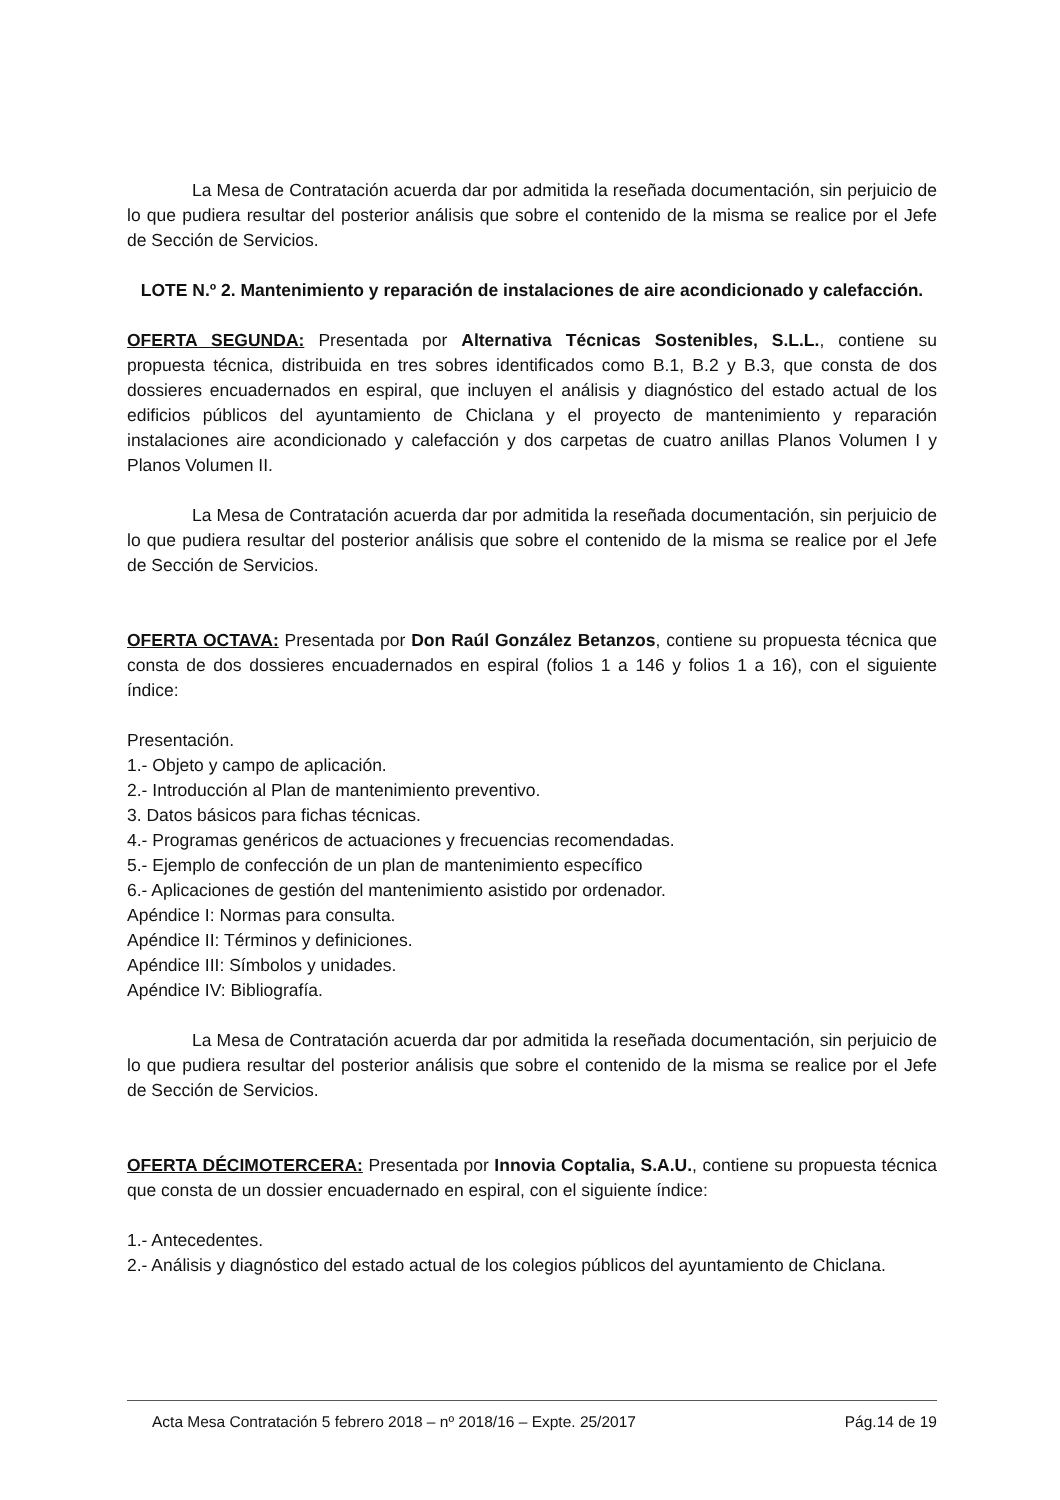La Mesa de Contratación acuerda dar por admitida la reseñada documentación, sin perjuicio de lo que pudiera resultar del posterior análisis que sobre el contenido de la misma se realice por el Jefe de Sección de Servicios.
LOTE N.º 2. Mantenimiento y reparación de instalaciones de aire acondicionado y calefacción.
OFERTA SEGUNDA: Presentada por Alternativa Técnicas Sostenibles, S.L.L., contiene su propuesta técnica, distribuida en tres sobres identificados como B.1, B.2 y B.3, que consta de dos dossieres encuadernados en espiral, que incluyen el análisis y diagnóstico del estado actual de los edificios públicos del ayuntamiento de Chiclana y el proyecto de mantenimiento y reparación instalaciones aire acondicionado y calefacción y dos carpetas de cuatro anillas Planos Volumen I y Planos Volumen II.
La Mesa de Contratación acuerda dar por admitida la reseñada documentación, sin perjuicio de lo que pudiera resultar del posterior análisis que sobre el contenido de la misma se realice por el Jefe de Sección de Servicios.
OFERTA OCTAVA: Presentada por Don Raúl González Betanzos, contiene su propuesta técnica que consta de dos dossieres encuadernados en espiral (folios 1 a 146 y folios 1 a 16), con el siguiente índice:
Presentación.
1.- Objeto y campo de aplicación.
2.- Introducción al Plan de mantenimiento preventivo.
3. Datos básicos para fichas técnicas.
4.- Programas genéricos de actuaciones y frecuencias recomendadas.
5.- Ejemplo de confección de un plan de mantenimiento específico
6.- Aplicaciones de gestión del mantenimiento asistido por ordenador.
Apéndice I: Normas para consulta.
Apéndice II: Términos y definiciones.
Apéndice III: Símbolos y unidades.
Apéndice IV: Bibliografía.
La Mesa de Contratación acuerda dar por admitida la reseñada documentación, sin perjuicio de lo que pudiera resultar del posterior análisis que sobre el contenido de la misma se realice por el Jefe de Sección de Servicios.
OFERTA DÉCIMOTERCERA: Presentada por Innovia Coptalia, S.A.U., contiene su propuesta técnica que consta de un dossier encuadernado en espiral, con el siguiente índice:
1.- Antecedentes.
2.- Análisis y diagnóstico del estado actual de los colegios públicos del ayuntamiento de Chiclana.
Acta Mesa Contratación 5 febrero 2018 – nº 2018/16 – Expte. 25/2017 Pág.14 de 19